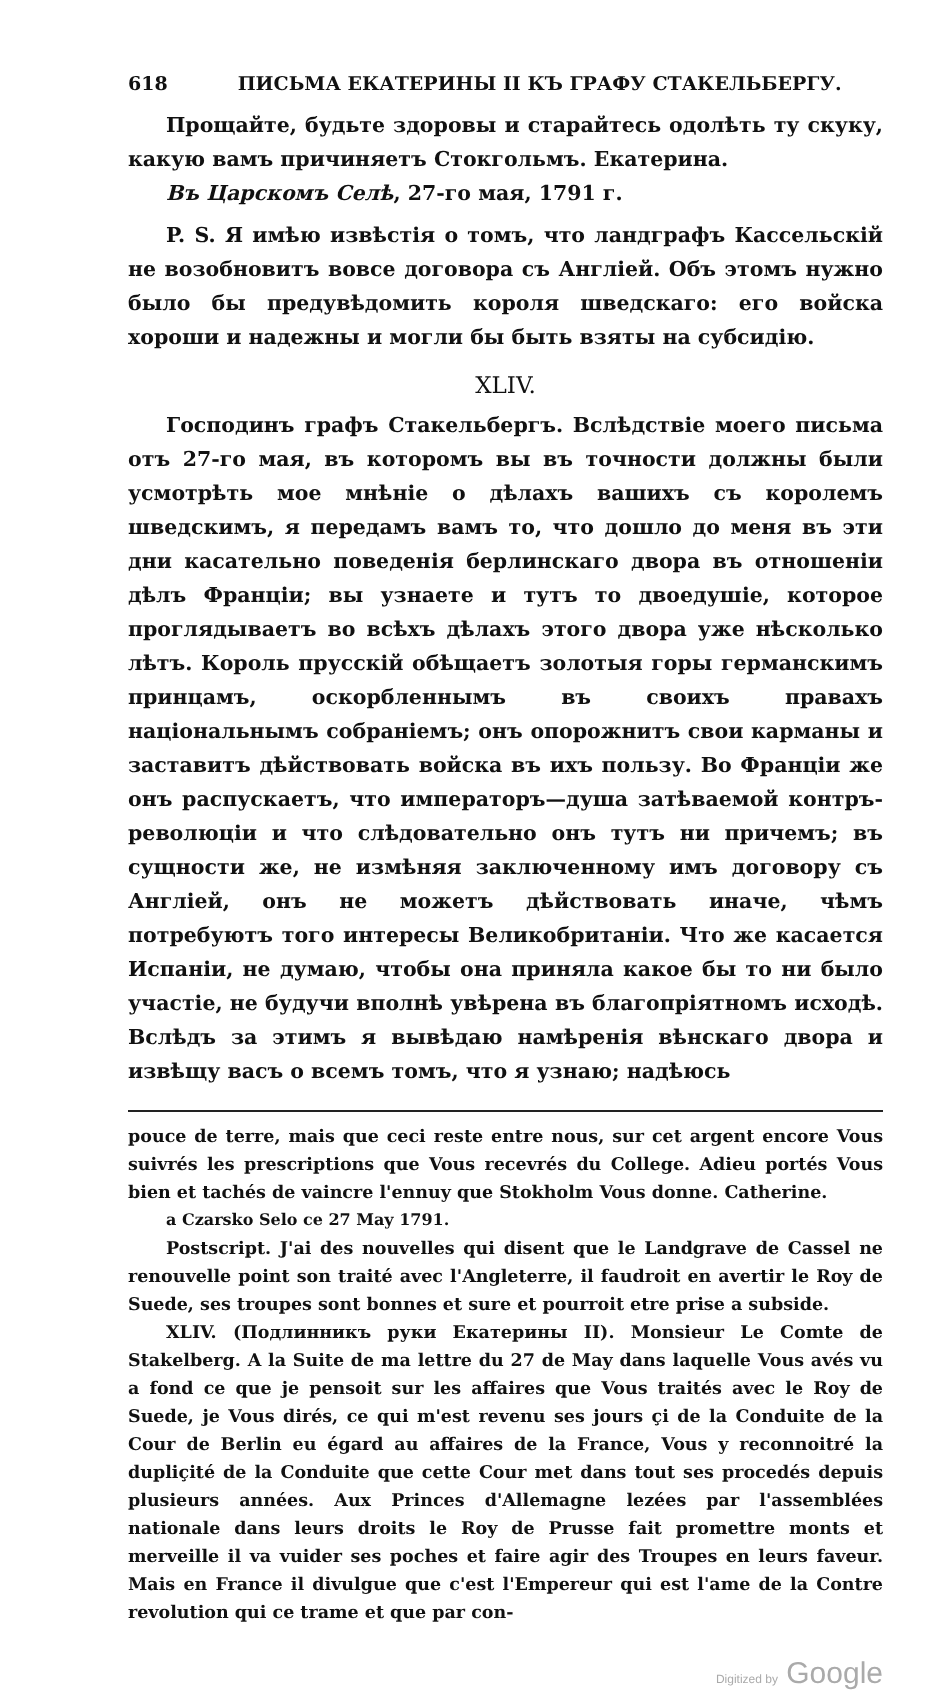618 ПИСЬМА ЕКАТЕРИНЫ II КЪ ГРАФУ СТАКЕЛЬБЕРГУ.
Прощайте, будьте здоровы и старайтесь одолѣть ту скуку, какую вамъ причиняетъ Стокгольмъ. Екатерина.
Въ Царскомъ Селѣ, 27-го мая, 1791 г.
P. S. Я имѣю извѣстія о томъ, что ландграфъ Кассельскій не возобновитъ вовсе договора съ Англіей. Объ этомъ нужно было бы предувѣдомить короля шведскаго: его войска хороши и надежны и могли бы быть взяты на субсидію.
XLIV.
Господинъ графъ Стакельбергъ. Вслѣдствіе моего письма отъ 27-го мая, въ которомъ вы въ точности должны были усмотрѣть мое мнѣніе о дѣлахъ вашихъ съ королемъ шведскимъ, я передамъ вамъ то, что дошло до меня въ эти дни касательно поведенія берлинскаго двора въ отношеніи дѣлъ Франціи; вы узнаете и тутъ то двоедушіе, которое проглядываетъ во всѣхъ дѣлахъ этого двора уже нѣсколько лѣтъ. Король прусскій обѣщаетъ золотыя горы германскимъ принцамъ, оскорбленнымъ въ своихъ правахъ національнымъ собраніемъ; онъ опорожнитъ свои карманы и заставитъ дѣйствовать войска въ ихъ пользу. Во Франціи же онъ распускаетъ, что императоръ—душа затѣваемой контръ-революціи и что слѣдовательно онъ тутъ ни причемъ; въ сущности же, не измѣняя заключенному имъ договору съ Англіей, онъ не можетъ дѣйствовать иначе, чѣмъ потребуютъ того интересы Великобританіи. Что же касается Испаніи, не думаю, чтобы она приняла какое бы то ни было участіе, не будучи вполнѣ увѣрена въ благопріятномъ исходѣ. Вслѣдъ за этимъ я вывѣдаю намѣренія вѣнскаго двора и извѣщу васъ о всемъ томъ, что я узнаю; надѣюсь
pouce de terre, mais que ceci reste entre nous, sur cet argent encore Vous suivrés les prescriptions que Vous recevrés du College. Adieu portés Vous bien et tachés de vaincre l'ennuy que Stokholm Vous donne. Catherine.
a Czarsko Selo ce 27 May 1791.
Postscript. J'ai des nouvelles qui disent que le Landgrave de Cassel ne renouvelle point son traité avec l'Angleterre, il faudroit en avertir le Roy de Suede, ses troupes sont bonnes et sure et pourroit etre prise a subside.
XLIV. (Подлинникъ руки Екатерины II). Monsieur Le Comte de Stakelberg. A la Suite de ma lettre du 27 de May dans laquelle Vous avés vu a fond ce que je pensoit sur les affaires que Vous traités avec le Roy de Suede, je Vous dirés, ce qui m'est revenu ses jours çi de la Conduite de la Cour de Berlin eu égard au affaires de la France, Vous y reconnoitré la dupliçité de la Conduite que cette Cour met dans tout ses procedés depuis plusieurs années. Aux Princes d'Allemagne lezées par l'assemblées nationale dans leurs droits le Roy de Prusse fait promettre monts et merveille il va vuider ses poches et faire agir des Troupes en leurs faveur. Mais en France il divulgue que c'est l'Empereur qui est l'ame de la Contre revolution qui ce trame et que par con-
Digitized by Google